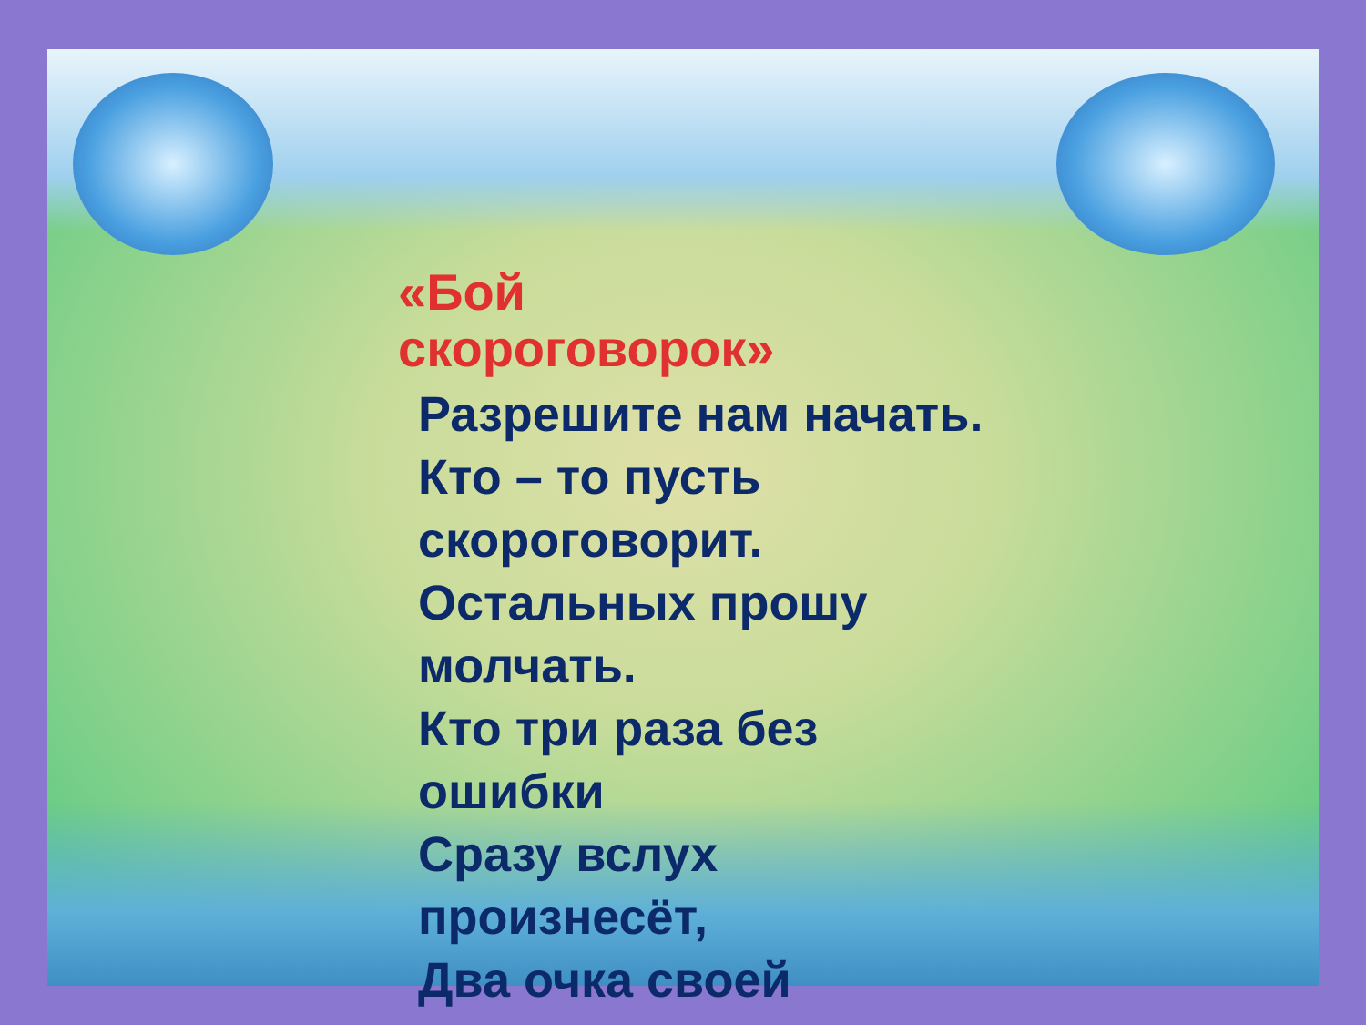«Бой
скороговорок»
Разрешите нам начать.
Кто – то пусть
скороговорит.
Остальных прошу
молчать.
Кто три раза без
ошибки
Сразу вслух
произнесёт,
Два очка своей